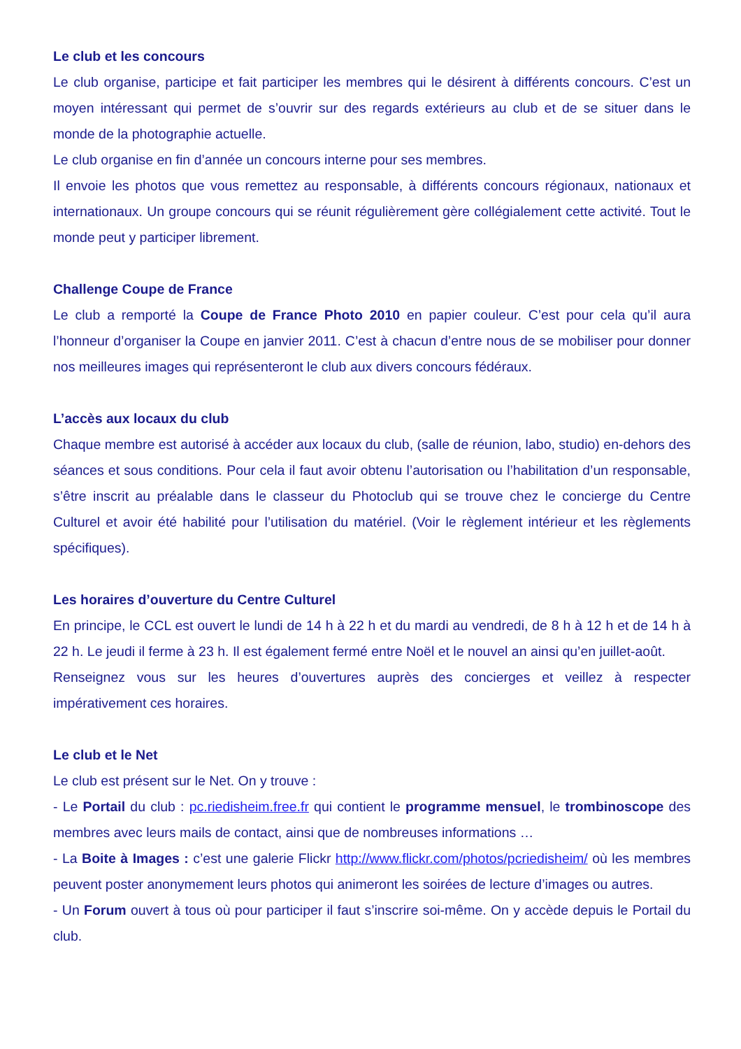Le club et les concours
Le club organise, participe et fait participer les membres qui le désirent à différents concours. C’est un moyen intéressant qui permet de s’ouvrir sur des regards extérieurs au club et de se situer dans le monde de la photographie actuelle.
Le club organise en fin d’année un concours interne pour ses membres.
Il envoie les photos que vous remettez au responsable, à différents concours régionaux, nationaux et internationaux. Un groupe concours qui se réunit régulièrement gère collégialement cette activité. Tout le monde peut y participer librement.
Challenge Coupe de France
Le club a remporté la Coupe de France Photo 2010 en papier couleur. C’est pour cela qu’il aura l’honneur d’organiser la Coupe en janvier 2011. C’est à chacun d’entre nous de se mobiliser pour donner nos meilleures images qui représenteront le club aux divers concours fédéraux.
L’accès aux locaux du club
Chaque membre est autorisé à accéder aux locaux du club, (salle de réunion, labo, studio) en-dehors des séances et sous conditions. Pour cela il faut avoir obtenu l’autorisation ou l’habilitation d’un responsable, s’être inscrit au préalable dans le classeur du Photoclub qui se trouve chez le concierge du Centre Culturel et avoir été habilité pour l’utilisation du matériel. (Voir le règlement intérieur et les règlements spécifiques).
Les horaires d’ouverture du Centre Culturel
En principe, le CCL est ouvert le lundi de 14 h à 22 h et du mardi au vendredi, de 8 h à 12 h et de 14 h à 22 h. Le jeudi il ferme à 23 h. Il est également fermé entre Noël et le nouvel an ainsi qu’en juillet-août.
Renseignez vous sur les heures d’ouvertures auprès des concierges et veillez à respecter impérativement ces horaires.
Le club et le Net
Le club est présent sur le Net. On y trouve :
- Le Portail du club : pc.riedisheim.free.fr qui contient le programme mensuel, le trombinoscope des membres avec leurs mails de contact, ainsi que de nombreuses informations …
- La Boite à Images : c’est une galerie Flickr http://www.flickr.com/photos/pcriedisheim/ où les membres peuvent poster anonymement leurs photos qui animeront les soirées de lecture d’images ou autres.
- Un Forum ouvert à tous où pour participer il faut s’inscrire soi-même. On y accède depuis le Portail du club.